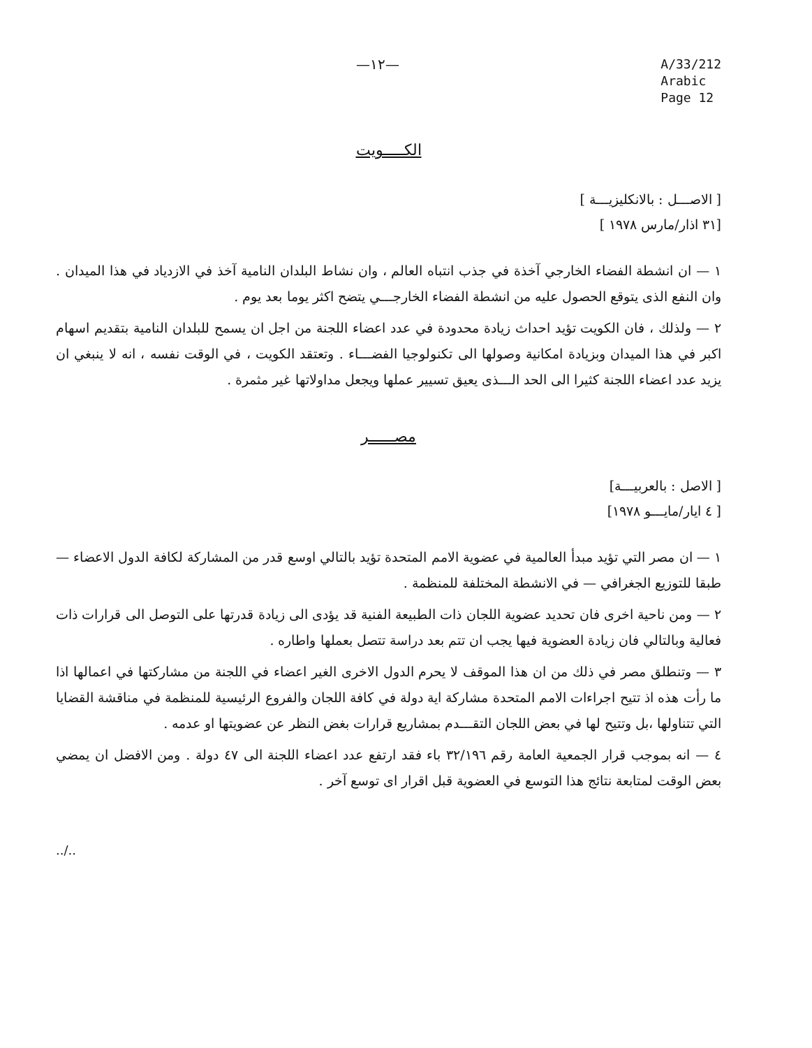—١٢—
A/33/212
Arabic
Page 12
الكـــــويت
[ الاصـــل : بالانكليزيـــة ]
[٣١ اذار/مارس ١٩٧٨ ]
١ — ان انشطة الفضاء الخارجي آخذة في جذب انتباه العالم ، وان نشاط البلدان النامية آخذ في الازدياد في هذا الميدان . وان النفع الذى يتوقع الحصول عليه من انشطة الفضاء الخارجـــي يتضح اكثر يوما بعد يوم .
٢ — ولذلك ، فان الكويت تؤيد احداث زيادة محدودة في عدد اعضاء اللجنة من اجل ان يسمح للبلدان النامية بتقديم اسهام اكبر في هذا الميدان وبزيادة امكانية وصولها الى تكنولوجيا الفضـــاء . وتعتقد الكويت ، في الوقت نفسه ، انه لا ينبغي ان يزيد عدد اعضاء اللجنة كثيرا الى الحد الـــذى يعيق تسيير عملها ويجعل مداولاتها غير مثمرة .
مصــــــر
[ الاصل : بالعربيـــة]
[ ٤ ايار/مايـــو ١٩٧٨]
١ — ان مصر التي تؤيد مبدأ العالمية في عضوية الامم المتحدة تؤيد بالتالي اوسع قدر من المشاركة لكافة الدول الاعضاء — طبقا للتوزيع الجغرافي — في الانشطة المختلفة للمنظمة .
٢ — ومن ناحية اخرى فان تحديد عضوية اللجان ذات الطبيعة الفنية قد يؤدى الى زيادة قدرتها على التوصل الى قرارات ذات فعالية وبالتالي فان زيادة العضوية فيها يجب ان تتم بعد دراسة تتصل بعملها واطاره .
٣ — وتنطلق مصر في ذلك من ان هذا الموقف لا يحرم الدول الاخرى الغير اعضاء في اللجنة من مشاركتها في اعمالها اذا ما رأت هذه اذ تتيح اجراءات الامم المتحدة مشاركة اية دولة في كافة اللجان والفروع الرئيسية للمنظمة في مناقشة القضايا التي تتناولها ،بل وتتيح لها في بعض اللجان التقـــدم بمشاريع قرارات بغض النظر عن عضويتها او عدمه .
٤ — انه بموجب قرار الجمعية العامة رقم ٣٢/١٩٦ باء فقد ارتفع عدد اعضاء اللجنة الى ٤٧ دولة . ومن الافضل ان يمضي بعض الوقت لمتابعة نتائج هذا التوسع في العضوية قبل اقرار اى توسع آخر .
../..